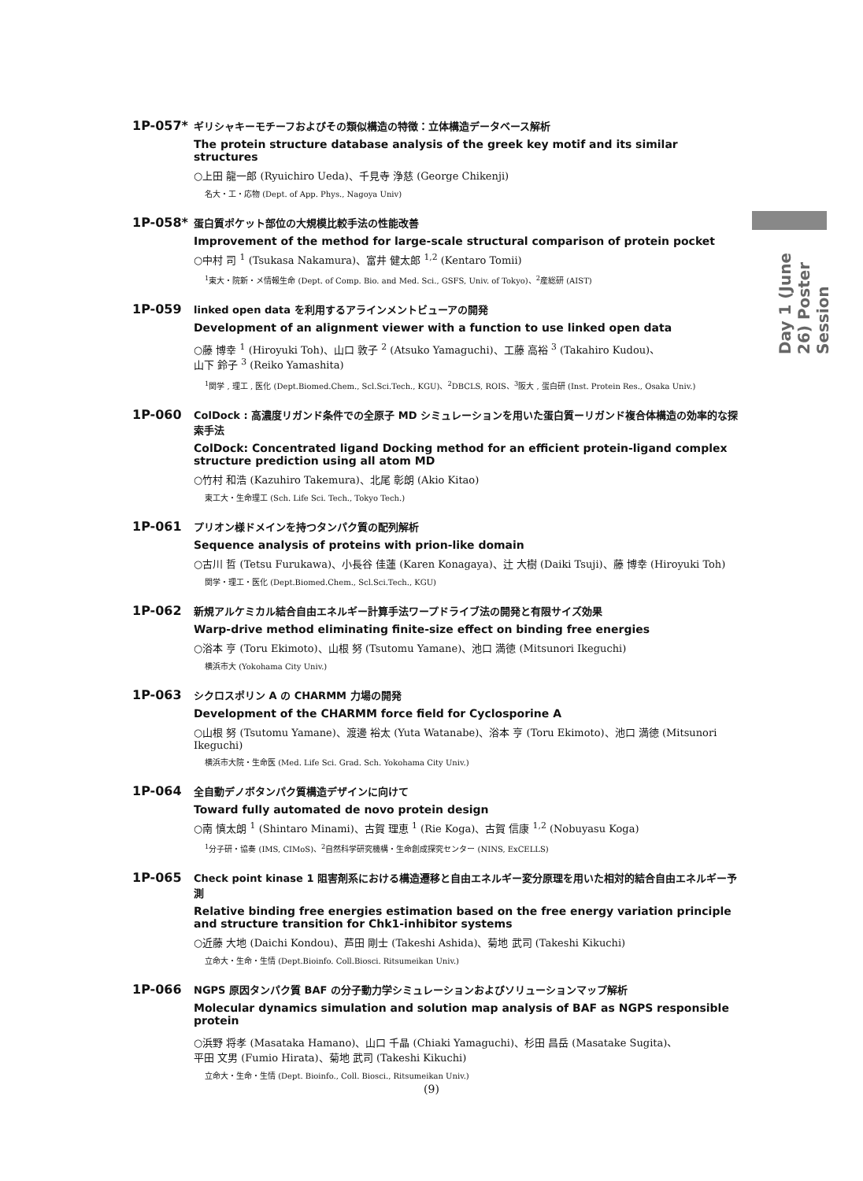Day 1 (June 26) Poster Session
1P-057*
ギリシャキーモチーフおよびその類似構造の特徴：立体構造データベース解析
The protein structure database analysis of the greek key motif and its similar structures
○上田 龍一郎 (Ryuichiro Ueda)、千見寺 浄慈 (George Chikenji)
名大・工・応物 (Dept. of App. Phys., Nagoya Univ)
1P-058*
蛋白質ポケット部位の大規模比較手法の性能改善
Improvement of the method for large-scale structural comparison of protein pocket
○中村 司 <sup>1</sup> (Tsukasa Nakamura)、富井 健太郎 <sup>1,2</sup> (Kentaro Tomii)
<sup>1</sup> 東大・院新・メ情報生命 (Dept. of Comp. Bio. and Med. Sci., GSFS, Univ. of Tokyo)、<sup>2</sup>産総研 (AIST)
1P-059
linked open data を利用するアラインメントビューアの開発
Development of an alignment viewer with a function to use linked open data
○藤 博幸 <sup>1</sup> (Hiroyuki Toh)、山口 敦子 <sup>2</sup> (Atsuko Yamaguchi)、工藤 高裕 <sup>3</sup> (Takahiro Kudou)、
山下 鈴子 <sup>3</sup> (Reiko Yamashita)
<sup>1</sup> 関学 , 理工 , 医化 (Dept.Biomed.Chem., Scl.Sci.Tech., KGU)、<sup>2</sup>DBCLS, ROIS、<sup>3</sup>阪大 , 蛋白研 (Inst. Protein Res., Osaka Univ.)
1P-060
ColDock : 高濃度リガンド条件での全原子 MD シミュレーションを用いた蛋白質ーリガンド複合体構造の効率的な探索手法
ColDock: Concentrated ligand Docking method for an efficient protein-ligand complex structure prediction using all atom MD
○竹村 和浩 (Kazuhiro Takemura)、北尾 彰朗 (Akio Kitao)
東工大・生命理工 (Sch. Life Sci. Tech., Tokyo Tech.)
1P-061
プリオン様ドメインを持つタンパク質の配列解析
Sequence analysis of proteins with prion-like domain
○古川 哲 (Tetsu Furukawa)、小長谷 佳蓮 (Karen Konagaya)、辻 大樹 (Daiki Tsuji)、藤 博幸 (Hiroyuki Toh)
関学・理工・医化 (Dept.Biomed.Chem., Scl.Sci.Tech., KGU)
1P-062
新規アルケミカル結合自由エネルギー計算手法ワープドライブ法の開発と有限サイズ効果
Warp-drive method eliminating finite-size effect on binding free energies
○浴本 亨 (Toru Ekimoto)、山根 努 (Tsutomu Yamane)、池口 満徳 (Mitsunori Ikeguchi)
横浜市大 (Yokohama City Univ.)
1P-063
シクロスポリン A の CHARMM 力場の開発
Development of the CHARMM force field for Cyclosporine A
○山根 努 (Tsutomu Yamane)、渡邊 裕太 (Yuta Watanabe)、浴本 亨 (Toru Ekimoto)、池口 満徳 (Mitsunori Ikeguchi)
横浜市大院・生命医 (Med. Life Sci. Grad. Sch. Yokohama City Univ.)
1P-064
全自動デノボタンパク質構造デザインに向けて
Toward fully automated de novo protein design
○南 慎太朗 <sup>1</sup> (Shintaro Minami)、古賀 理恵 <sup>1</sup> (Rie Koga)、古賀 信康 <sup>1,2</sup> (Nobuyasu Koga)
<sup>1</sup> 分子研・協奏 (IMS, CIMoS)、<sup>2</sup>自然科学研究機構・生命創成探究センター (NINS, ExCELLS)
1P-065
Check point kinase 1 阻害剤系における構造遷移と自由エネルギー変分原理を用いた相対的結合自由エネルギー予測
Relative binding free energies estimation based on the free energy variation principle and structure transition for Chk1-inhibitor systems
○近藤 大地 (Daichi Kondou)、芦田 剛士 (Takeshi Ashida)、菊地 武司 (Takeshi Kikuchi)
立命大・生命・生情 (Dept.Bioinfo. Coll.Biosci. Ritsumeikan Univ.)
1P-066
NGPS 原因タンパク質 BAF の分子動力学シミュレーションおよびソリューションマップ解析
Molecular dynamics simulation and solution map analysis of BAF as NGPS responsible protein
○浜野 将孝 (Masataka Hamano)、山口 千晶 (Chiaki Yamaguchi)、杉田 昌岳 (Masatake Sugita)、
平田 文男 (Fumio Hirata)、菊地 武司 (Takeshi Kikuchi)
立命大・生命・生情 (Dept. Bioinfo., Coll. Biosci., Ritsumeikan Univ.)
(9)